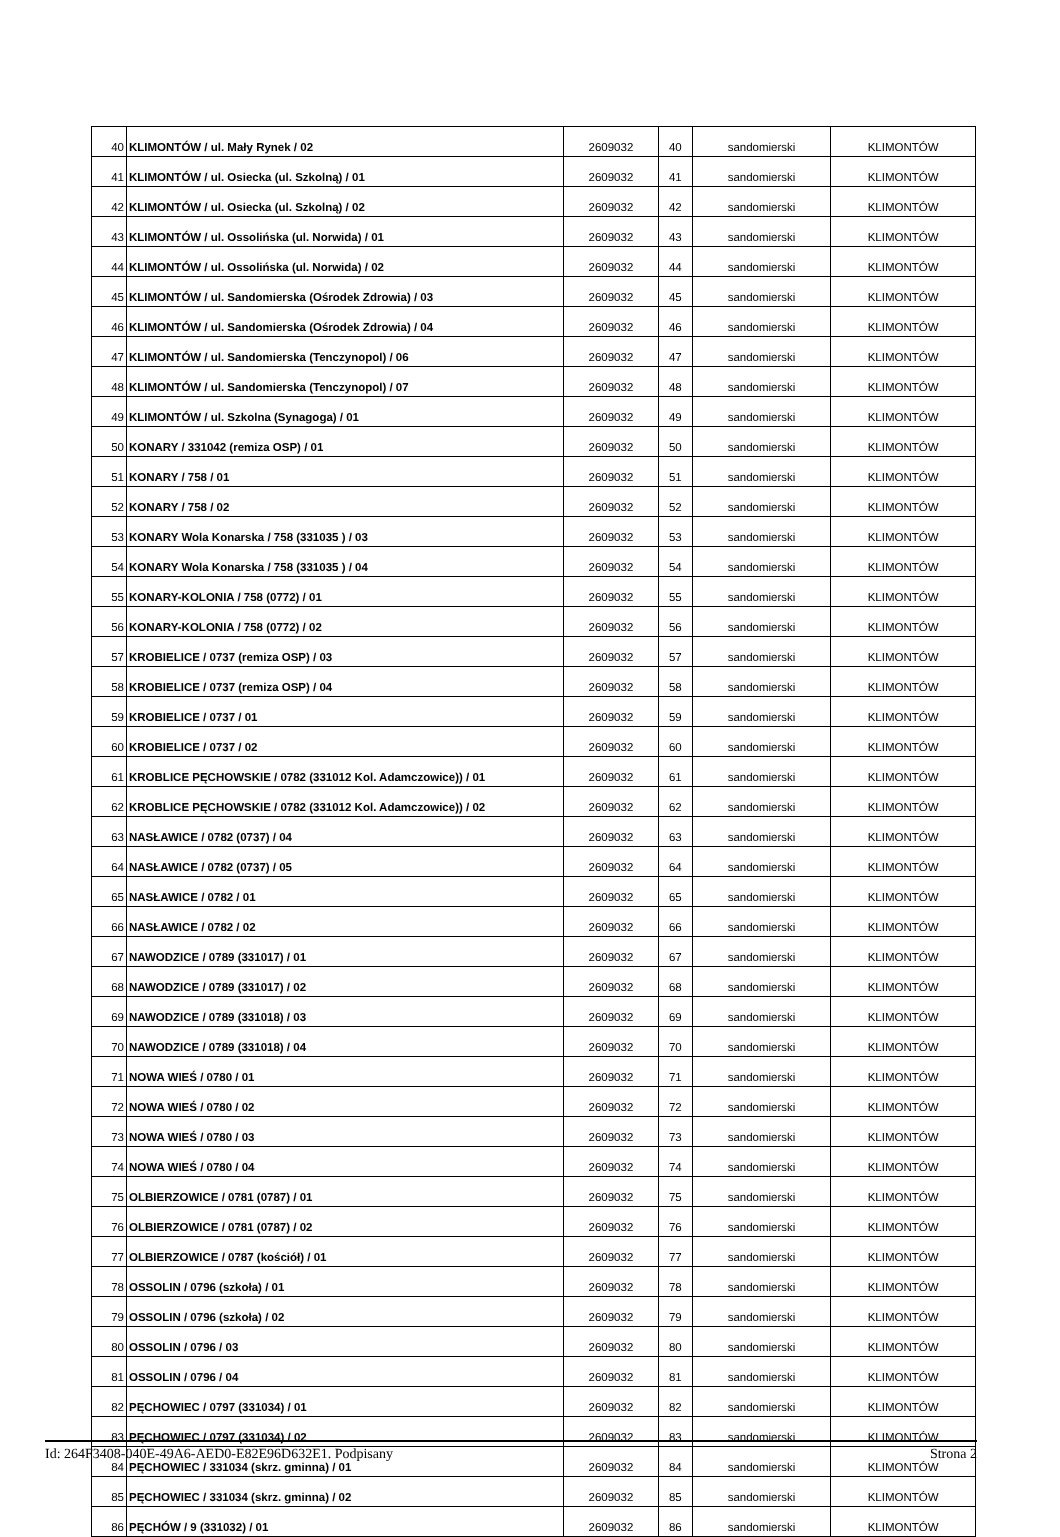| 40 | KLIMONTÓW / ul. Mały Rynek / 02 | 2609032 | 40 | sandomierski | KLIMONTÓW |
| 41 | KLIMONTÓW / ul. Osiecka (ul. Szkolną) / 01 | 2609032 | 41 | sandomierski | KLIMONTÓW |
| 42 | KLIMONTÓW / ul. Osiecka (ul. Szkolną) / 02 | 2609032 | 42 | sandomierski | KLIMONTÓW |
| 43 | KLIMONTÓW / ul. Ossolińska (ul. Norwida) / 01 | 2609032 | 43 | sandomierski | KLIMONTÓW |
| 44 | KLIMONTÓW / ul. Ossolińska (ul. Norwida) / 02 | 2609032 | 44 | sandomierski | KLIMONTÓW |
| 45 | KLIMONTÓW / ul. Sandomierska (Ośrodek Zdrowia) / 03 | 2609032 | 45 | sandomierski | KLIMONTÓW |
| 46 | KLIMONTÓW / ul. Sandomierska (Ośrodek Zdrowia) / 04 | 2609032 | 46 | sandomierski | KLIMONTÓW |
| 47 | KLIMONTÓW / ul. Sandomierska (Tenczynopol) / 06 | 2609032 | 47 | sandomierski | KLIMONTÓW |
| 48 | KLIMONTÓW / ul. Sandomierska (Tenczynopol) / 07 | 2609032 | 48 | sandomierski | KLIMONTÓW |
| 49 | KLIMONTÓW / ul. Szkolna (Synagoga) / 01 | 2609032 | 49 | sandomierski | KLIMONTÓW |
| 50 | KONARY / 331042 (remiza OSP) / 01 | 2609032 | 50 | sandomierski | KLIMONTÓW |
| 51 | KONARY / 758 / 01 | 2609032 | 51 | sandomierski | KLIMONTÓW |
| 52 | KONARY / 758 / 02 | 2609032 | 52 | sandomierski | KLIMONTÓW |
| 53 | KONARY Wola Konarska / 758 (331035 ) / 03 | 2609032 | 53 | sandomierski | KLIMONTÓW |
| 54 | KONARY Wola Konarska / 758 (331035 ) / 04 | 2609032 | 54 | sandomierski | KLIMONTÓW |
| 55 | KONARY-KOLONIA / 758 (0772) / 01 | 2609032 | 55 | sandomierski | KLIMONTÓW |
| 56 | KONARY-KOLONIA / 758 (0772) / 02 | 2609032 | 56 | sandomierski | KLIMONTÓW |
| 57 | KROBIELICE / 0737 (remiza OSP) / 03 | 2609032 | 57 | sandomierski | KLIMONTÓW |
| 58 | KROBIELICE / 0737 (remiza OSP) / 04 | 2609032 | 58 | sandomierski | KLIMONTÓW |
| 59 | KROBIELICE / 0737 / 01 | 2609032 | 59 | sandomierski | KLIMONTÓW |
| 60 | KROBIELICE / 0737 / 02 | 2609032 | 60 | sandomierski | KLIMONTÓW |
| 61 | KROBLICE PĘCHOWSKIE / 0782 (331012 Kol. Adamczowice)) / 01 | 2609032 | 61 | sandomierski | KLIMONTÓW |
| 62 | KROBLICE PĘCHOWSKIE / 0782 (331012 Kol. Adamczowice)) / 02 | 2609032 | 62 | sandomierski | KLIMONTÓW |
| 63 | NASŁAWICE / 0782 (0737) / 04 | 2609032 | 63 | sandomierski | KLIMONTÓW |
| 64 | NASŁAWICE / 0782 (0737) / 05 | 2609032 | 64 | sandomierski | KLIMONTÓW |
| 65 | NASŁAWICE / 0782 / 01 | 2609032 | 65 | sandomierski | KLIMONTÓW |
| 66 | NASŁAWICE / 0782 / 02 | 2609032 | 66 | sandomierski | KLIMONTÓW |
| 67 | NAWODZICE / 0789 (331017) / 01 | 2609032 | 67 | sandomierski | KLIMONTÓW |
| 68 | NAWODZICE / 0789 (331017) / 02 | 2609032 | 68 | sandomierski | KLIMONTÓW |
| 69 | NAWODZICE / 0789 (331018) / 03 | 2609032 | 69 | sandomierski | KLIMONTÓW |
| 70 | NAWODZICE / 0789 (331018) / 04 | 2609032 | 70 | sandomierski | KLIMONTÓW |
| 71 | NOWA WIEŚ / 0780 / 01 | 2609032 | 71 | sandomierski | KLIMONTÓW |
| 72 | NOWA WIEŚ / 0780 / 02 | 2609032 | 72 | sandomierski | KLIMONTÓW |
| 73 | NOWA WIEŚ / 0780 / 03 | 2609032 | 73 | sandomierski | KLIMONTÓW |
| 74 | NOWA WIEŚ / 0780 / 04 | 2609032 | 74 | sandomierski | KLIMONTÓW |
| 75 | OLBIERZOWICE / 0781 (0787) / 01 | 2609032 | 75 | sandomierski | KLIMONTÓW |
| 76 | OLBIERZOWICE / 0781 (0787) / 02 | 2609032 | 76 | sandomierski | KLIMONTÓW |
| 77 | OLBIERZOWICE / 0787 (kościół) / 01 | 2609032 | 77 | sandomierski | KLIMONTÓW |
| 78 | OSSOLIN / 0796 (szkoła) / 01 | 2609032 | 78 | sandomierski | KLIMONTÓW |
| 79 | OSSOLIN / 0796 (szkoła) / 02 | 2609032 | 79 | sandomierski | KLIMONTÓW |
| 80 | OSSOLIN / 0796 / 03 | 2609032 | 80 | sandomierski | KLIMONTÓW |
| 81 | OSSOLIN / 0796 / 04 | 2609032 | 81 | sandomierski | KLIMONTÓW |
| 82 | PĘCHOWIEC / 0797 (331034) / 01 | 2609032 | 82 | sandomierski | KLIMONTÓW |
| 83 | PĘCHOWIEC / 0797 (331034) / 02 | 2609032 | 83 | sandomierski | KLIMONTÓW |
| 84 | PĘCHOWIEC / 331034 (skrz. gminna) / 01 | 2609032 | 84 | sandomierski | KLIMONTÓW |
| 85 | PĘCHOWIEC / 331034 (skrz. gminna) / 02 | 2609032 | 85 | sandomierski | KLIMONTÓW |
| 86 | PĘCHÓW / 9 (331032) / 01 | 2609032 | 86 | sandomierski | KLIMONTÓW |
Id: 264F3408-040E-49A6-AED0-E82E96D632E1. Podpisany Strona 2